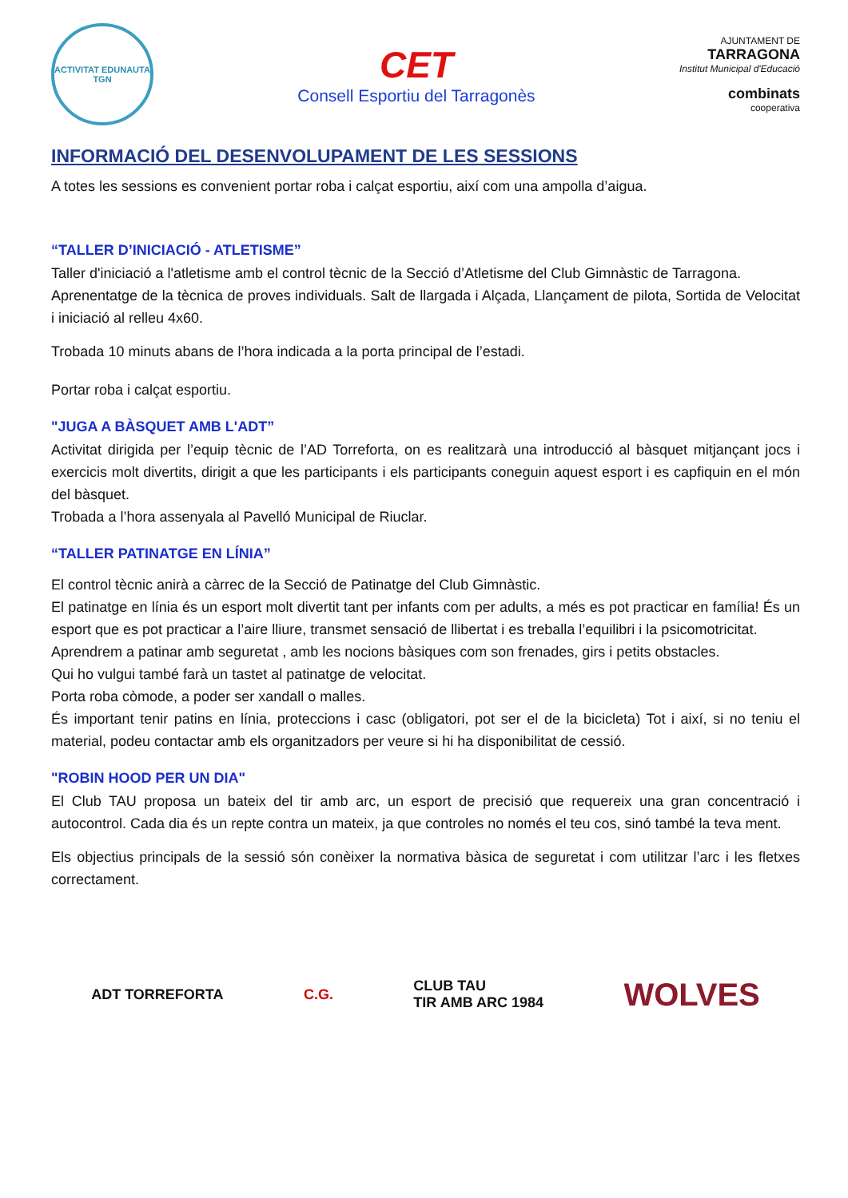ACTIVITAT EDUNAUTA
TGN
CET
Consell Esportiu del Tarragonès
AJUNTAMENT DE
TARRAGONA
Institut Municipal d'Educació
combinats
cooperativa
INFORMACIÓ DEL DESENVOLUPAMENT DE LES SESSIONS
A totes les sessions es convenient portar roba i calçat esportiu, així com una ampolla d’aigua.
“TALLER D’INICIACIÓ - ATLETISME”
Taller d'iniciació a l'atletisme amb el control tècnic de la Secció d’Atletisme del Club Gimnàstic de Tarragona.
Aprenentatge de la tècnica de proves individuals. Salt de llargada i Alçada, Llançament de pilota, Sortida de Velocitat i iniciació al relleu 4x60.
Trobada 10 minuts abans de l’hora indicada a la porta principal de l’estadi.
Portar roba i calçat esportiu.
"JUGA A BÀSQUET AMB L'ADT”
Activitat dirigida per l’equip tècnic de l’AD Torreforta, on es realitzarà una introducció al bàsquet mitjançant jocs i exercicis molt divertits, dirigit a que les participants i els participants coneguin aquest esport i es capfiquin en el món del bàsquet.
Trobada a l’hora assenyala al Pavelló Municipal de Riuclar.
“TALLER PATINATGE EN LÍNIA”
El control tècnic anirà a càrrec de la Secció de Patinatge del Club Gimnàstic.
El patinatge en línia és un esport molt divertit tant per infants com per adults, a més es pot practicar en família! És un esport que es pot practicar a l’aire lliure, transmet sensació de llibertat i es treballa l’equilibri i la psicomotricitat.
Aprendrem a patinar amb seguretat , amb les nocions bàsiques com son frenades, girs i petits obstacles.
Qui ho vulgui també farà un tastet al patinatge de velocitat.
Porta roba còmode, a poder ser xandall o malles.
És important tenir patins en línia, proteccions i casc (obligatori, pot ser el de la bicicleta) Tot i així, si no teniu el material, podeu contactar amb els organitzadors per veure si hi ha disponibilitat de cessió.
"ROBIN HOOD PER UN DIA"
El Club TAU proposa un bateix del tir amb arc, un esport de precisió que requereix una gran concentració i autocontrol. Cada dia és un repte contra un mateix, ja que controles no només el teu cos, sinó també la teva ment.
Els objectius principals de la sessió són conèixer la normativa bàsica de seguretat i com utilitzar l’arc i les fletxes correctament.
ADT TORREFORTA C.G.
CLUB TAU
TIR AMB ARC 1984
WOLVES